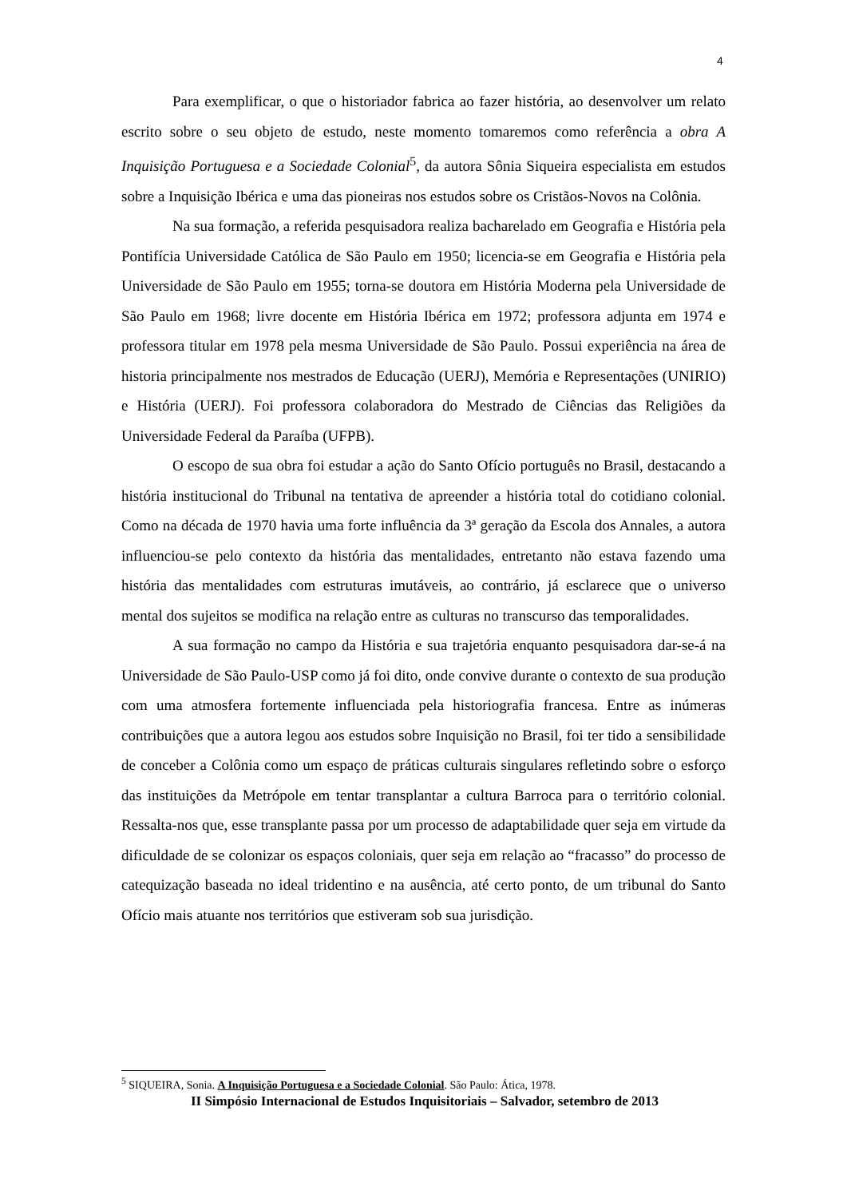4
Para exemplificar, o que o historiador fabrica ao fazer história, ao desenvolver um relato escrito sobre o seu objeto de estudo, neste momento tomaremos como referência a obra A Inquisição Portuguesa e a Sociedade Colonial<sup>5</sup>, da autora Sônia Siqueira especialista em estudos sobre a Inquisição Ibérica e uma das pioneiras nos estudos sobre os Cristãos-Novos na Colônia.
Na sua formação, a referida pesquisadora realiza bacharelado em Geografia e História pela Pontifícia Universidade Católica de São Paulo em 1950; licencia-se em Geografia e História pela Universidade de São Paulo em 1955; torna-se doutora em História Moderna pela Universidade de São Paulo em 1968; livre docente em História Ibérica em 1972; professora adjunta em 1974 e professora titular em 1978 pela mesma Universidade de São Paulo. Possui experiência na área de historia principalmente nos mestrados de Educação (UERJ), Memória e Representações (UNIRIO) e História (UERJ). Foi professora colaboradora do Mestrado de Ciências das Religiões da Universidade Federal da Paraíba (UFPB).
O escopo de sua obra foi estudar a ação do Santo Ofício português no Brasil, destacando a história institucional do Tribunal na tentativa de apreender a história total do cotidiano colonial. Como na década de 1970 havia uma forte influência da 3ª geração da Escola dos Annales, a autora influenciou-se pelo contexto da história das mentalidades, entretanto não estava fazendo uma história das mentalidades com estruturas imutáveis, ao contrário, já esclarece que o universo mental dos sujeitos se modifica na relação entre as culturas no transcurso das temporalidades.
A sua formação no campo da História e sua trajetória enquanto pesquisadora dar-se-á na Universidade de São Paulo-USP como já foi dito, onde convive durante o contexto de sua produção com uma atmosfera fortemente influenciada pela historiografia francesa. Entre as inúmeras contribuições que a autora legou aos estudos sobre Inquisição no Brasil, foi ter tido a sensibilidade de conceber a Colônia como um espaço de práticas culturais singulares refletindo sobre o esforço das instituições da Metrópole em tentar transplantar a cultura Barroca para o território colonial. Ressalta-nos que, esse transplante passa por um processo de adaptabilidade quer seja em virtude da dificuldade de se colonizar os espaços coloniais, quer seja em relação ao “fracasso” do processo de catequização baseada no ideal tridentino e na ausência, até certo ponto, de um tribunal do Santo Ofício mais atuante nos territórios que estiveram sob sua jurisdição.
<sup>5</sup> SIQUEIRA, Sonia. A Inquisição Portuguesa e a Sociedade Colonial. São Paulo: Ática, 1978.
II Simpósio Internacional de Estudos Inquisitoriais – Salvador, setembro de 2013